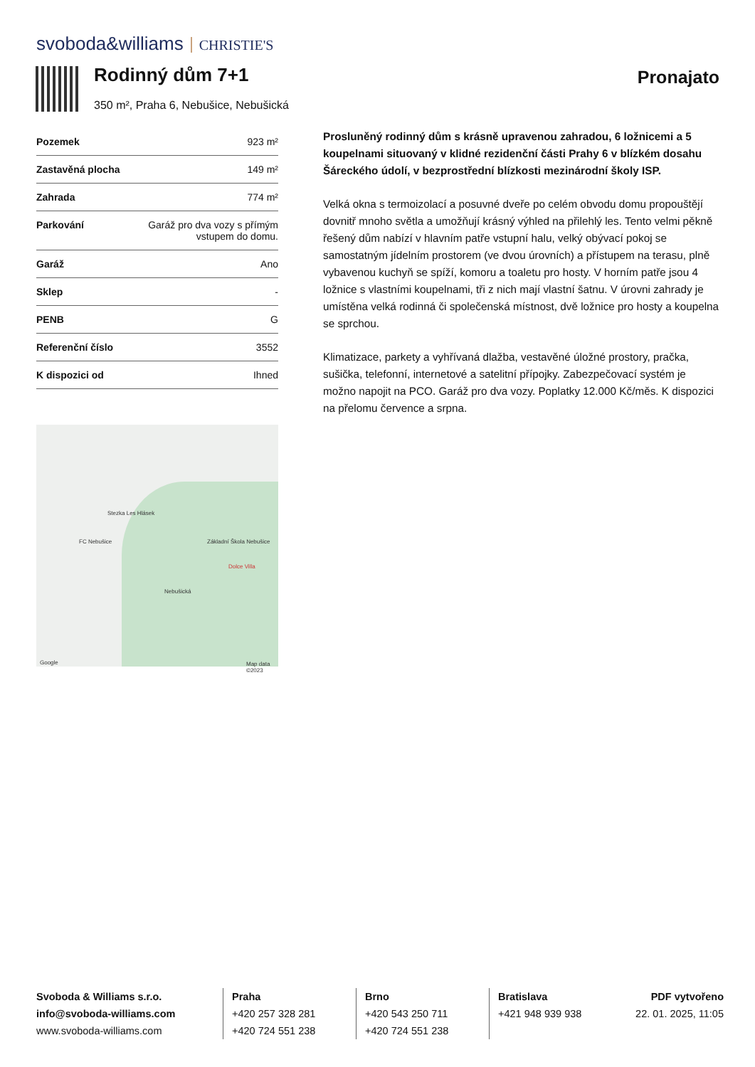svoboda&williams CHRISTIE'S
Rodinný dům 7+1
350 m², Praha 6, Nebušice, Nebušická
Pronajato
| Pozemek | 923 m² |
| Zastavěná plocha | 149 m² |
| Zahrada | 774 m² |
| Parkování | Garáž pro dva vozy s přímým vstupem do domu. |
| Garáž | Ano |
| Sklep | - |
| PENB | G |
| Referenční číslo | 3552 |
| K dispozici od | Ihned |
Stezka Les Hlásek
Nebušická
Základní Škola Nebušice
Dolce Villa
FC Nebušice
Google Map data ©2023
Prosluněný rodinný dům s krásně upravenou zahradou, 6 ložnicemi a 5 koupelnami situovaný v klidné rezidenční části Prahy 6 v blízkém dosahu Šáreckého údolí, v bezprostřední blízkosti mezinárodní školy ISP.
Velká okna s termoizolací a posuvné dveře po celém obvodu domu propouštějí dovnitř mnoho světla a umožňují krásný výhled na přilehlý les. Tento velmi pěkně řešený dům nabízí v hlavním patře vstupní halu, velký obývací pokoj se samostatným jídelním prostorem (ve dvou úrovních) a přístupem na terasu, plně vybavenou kuchyň se spíží, komoru a toaletu pro hosty. V horním patře jsou 4 ložnice s vlastními koupelnami, tři z nich mají vlastní šatnu. V úrovni zahrady je umístěna velká rodinná či společenská místnost, dvě ložnice pro hosty a koupelna se sprchou.
Klimatizace, parkety a vyhřívaná dlažba, vestavěné úložné prostory, pračka, sušička, telefonní, internetové a satelitní přípojky. Zabezpečovací systém je možno napojit na PCO. Garáž pro dva vozy. Poplatky 12.000 Kč/měs. K dispozici na přelomu července a srpna.
Svoboda & Williams s.r.o.
info@svoboda-williams.com
www.svoboda-williams.com
Praha
+420 257 328 281
+420 724 551 238
Brno
+420 543 250 711
+420 724 551 238
Bratislava
+421 948 939 938
PDF vytvořeno
22. 01. 2025, 11:05